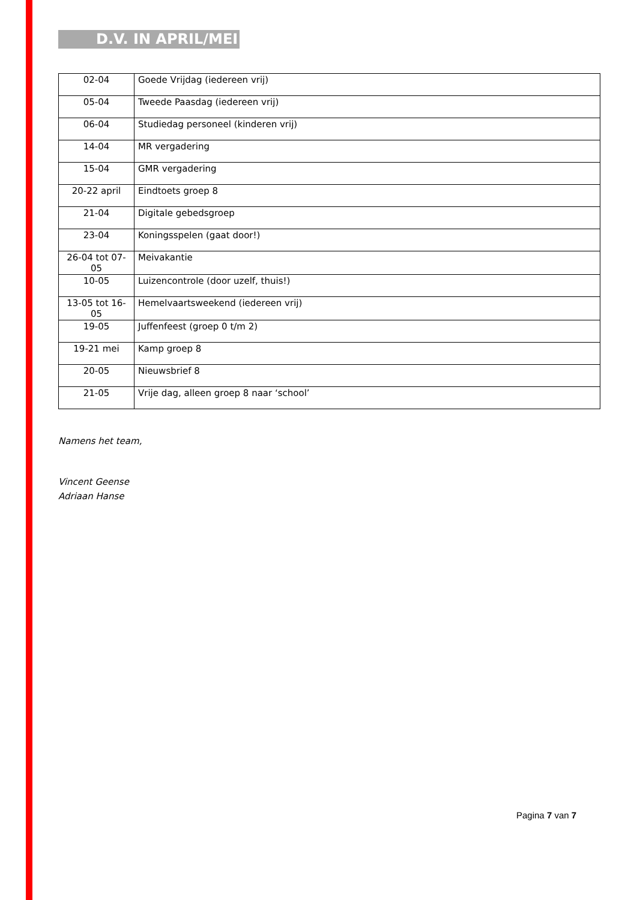D.V. IN APRIL/MEI
| 02-04 | Goede Vrijdag (iedereen vrij) |
| 05-04 | Tweede Paasdag (iedereen vrij) |
| 06-04 | Studiedag personeel (kinderen vrij) |
| 14-04 | MR vergadering |
| 15-04 | GMR vergadering |
| 20-22 april | Eindtoets groep 8 |
| 21-04 | Digitale gebedsgroep |
| 23-04 | Koningsspelen (gaat door!) |
| 26-04 tot 07-05 | Meivakantie |
| 10-05 | Luizencontrole (door uzelf, thuis!) |
| 13-05 tot 16-05 | Hemelvaartsweekend (iedereen vrij) |
| 19-05 | Juffenfeest (groep 0 t/m 2) |
| 19-21 mei | Kamp groep 8 |
| 20-05 | Nieuwsbrief 8 |
| 21-05 | Vrije dag, alleen groep 8 naar ‘school’ |
Namens het team,
Vincent Geense
Adriaan Hanse
Pagina 7 van 7